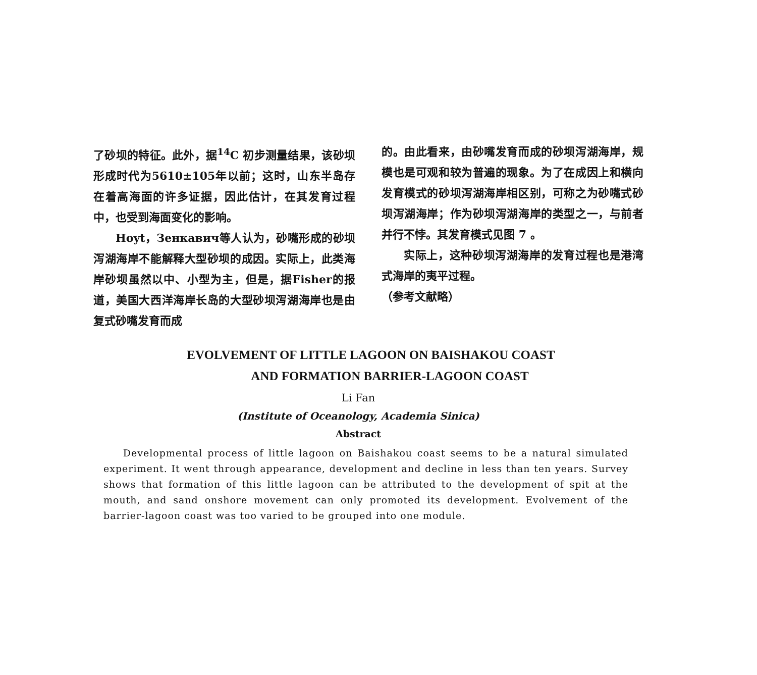了砂坝的特征。此外，据<sup>14</sup>C 初步测量结果，该砂坝形成时代为5610±105年以前；这时，山东半岛存在着高海面的许多证据，因此估计，在其发育过程中，也受到海面变化的影响。
Hoyt，Зенкавич等人认为，砂嘴形成的砂坝泻湖海岸不能解释大型砂坝的成因。实际上，此类海岸砂坝虽然以中、小型为主，但是，据Fisher的报道，美国大西洋海岸长岛的大型砂坝泻湖海岸也是由复式砂嘴发育而成
的。由此看来，由砂嘴发育而成的砂坝泻湖海岸，规模也是可观和较为普遍的现象。为了在成因上和横向发育模式的砂坝泻湖海岸相区别，可称之为砂嘴式砂坝泻湖海岸；作为砂坝泻湖海岸的类型之一，与前者并行不悖。其发育模式见图 7 。
实际上，这种砂坝泻湖海岸的发育过程也是港湾式海岸的夷平过程。
（参考文献略）
EVOLVEMENT OF LITTLE LAGOON ON BAISHAKOU COAST
AND FORMATION BARRIER-LAGOON COAST
Li Fan
(Institute of Oceanology, Academia Sinica)
Abstract
Developmental process of little lagoon on Baishakou coast seems to be a natural simulated experiment. It went through appearance, development and decline in less than ten years. Survey shows that formation of this little lagoon can be attributed to the development of spit at the mouth, and sand onshore movement can only promoted its development. Evolvement of the barrier-lagoon coast was too varied to be grouped into one module.